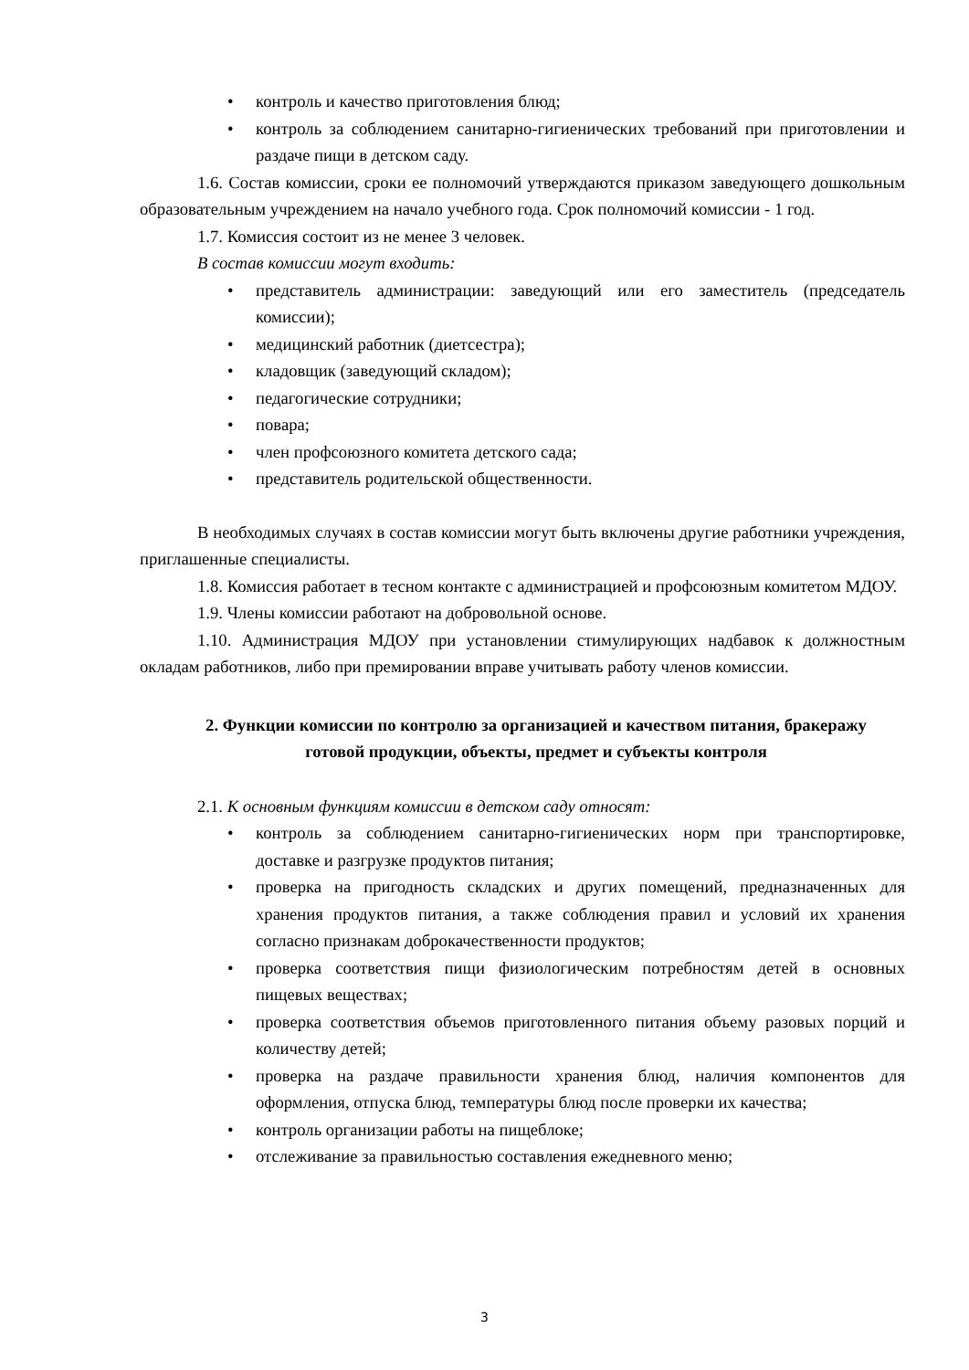• контроль и качество приготовления блюд;
• контроль за соблюдением санитарно-гигиенических требований при приготовлении и раздаче пищи в детском саду.
1.6. Состав комиссии, сроки ее полномочий утверждаются приказом заведующего дошкольным образовательным учреждением на начало учебного года. Срок полномочий комиссии - 1 год.
1.7. Комиссия состоит из не менее 3 человек.
В состав комиссии могут входить:
• представитель администрации: заведующий или его заместитель (председатель комиссии);
• медицинский работник (диетсестра);
• кладовщик (заведующий складом);
• педагогические сотрудники;
• повара;
• член профсоюзного комитета детского сада;
• представитель родительской общественности.
В необходимых случаях в состав комиссии могут быть включены другие работники учреждения, приглашенные специалисты.
1.8. Комиссия работает в тесном контакте с администрацией и профсоюзным комитетом МДОУ.
1.9. Члены комиссии работают на добровольной основе.
1.10. Администрация МДОУ при установлении стимулирующих надбавок к должностным окладам работников, либо при премировании вправе учитывать работу членов комиссии.
2. Функции комиссии по контролю за организацией и качеством питания, бракеражу готовой продукции, объекты, предмет и субъекты контроля
2.1. К основным функциям комиссии в детском саду относят:
• контроль за соблюдением санитарно-гигиенических норм при транспортировке, доставке и разгрузке продуктов питания;
• проверка на пригодность складских и других помещений, предназначенных для хранения продуктов питания, а также соблюдения правил и условий их хранения согласно признакам доброкачественности продуктов;
• проверка соответствия пищи физиологическим потребностям детей в основных пищевых веществах;
• проверка соответствия объемов приготовленного питания объему разовых порций и количеству детей;
• проверка на раздаче правильности хранения блюд, наличия компонентов для оформления, отпуска блюд, температуры блюд после проверки их качества;
• контроль организации работы на пищеблоке;
• отслеживание за правильностью составления ежедневного меню;
3